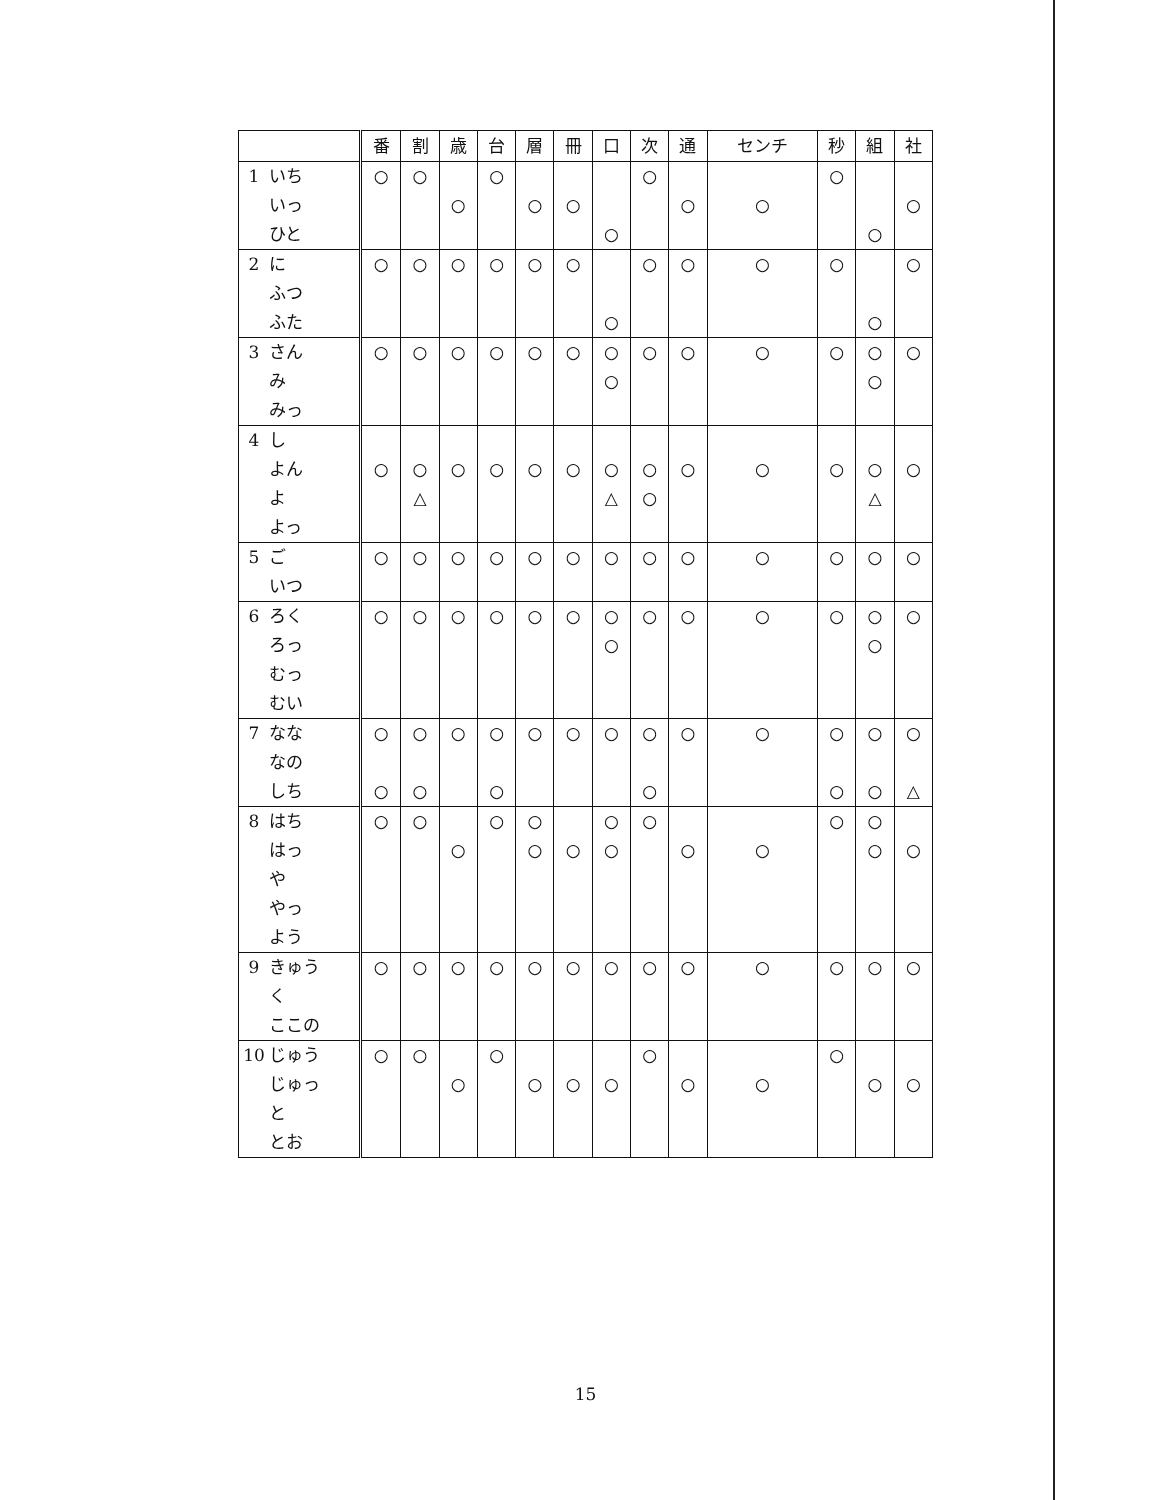| | | 番 | 割 | 歳 | 台 | 層 | 冊 | 口 | 次 | 通 | センチ | 秒 | 組 | 社 |
| --- | --- | --- | --- | --- | --- | --- | --- | --- | --- | --- | --- | --- | --- | --- |
| 1 | いち いっ ひと | ○ | ○ | ○ | ○ | ○ | ○ | ○ | ○ | ○ | ○ | ○ | ○ | ○ |
| 2 | に ふつ ふた | ○ | ○ | ○ | ○ | ○ | ○ | ○ | ○ | ○ | ○ | ○ | ○ | ○ |
| 3 | さん み みっ | ○ | ○ | ○ | ○ | ○ | ○ | ○ ○ | ○ | ○ | ○ | ○ | ○ ○ | ○ |
| 4 | し よん よ よっ | ○ | ○ △ | ○ | ○ | ○ | ○ | ○ △ | ○ ○ | ○ | ○ | ○ | ○ △ | ○ |
| 5 | ご いつ | ○ | ○ | ○ | ○ | ○ | ○ | ○ | ○ | ○ | ○ | ○ | ○ | ○ |
| 6 | ろく ろっ むっ むい | ○ | ○ | ○ | ○ | ○ | ○ | ○ ○ | ○ | ○ | ○ | ○ | ○ ○ | ○ |
| 7 | なな なの しち | ○ ○ | ○ ○ | ○ | ○ ○ | ○ | ○ | ○ | ○ ○ | ○ | ○ | ○ ○ | ○ ○ | ○ △ |
| 8 | はち はっ や やっ よう | ○ | ○ | ○ | ○ | ○ ○ | ○ | ○ ○ | ○ | ○ | ○ | ○ | ○ ○ | ○ |
| 9 | きゅう く ここの | ○ | ○ | ○ | ○ | ○ | ○ | ○ | ○ | ○ | ○ | ○ | ○ | ○ |
| 10 | じゅう じゅっ と とお | ○ | ○ | ○ | ○ | ○ | ○ | ○ | ○ | ○ | ○ | ○ | ○ | ○ |
15